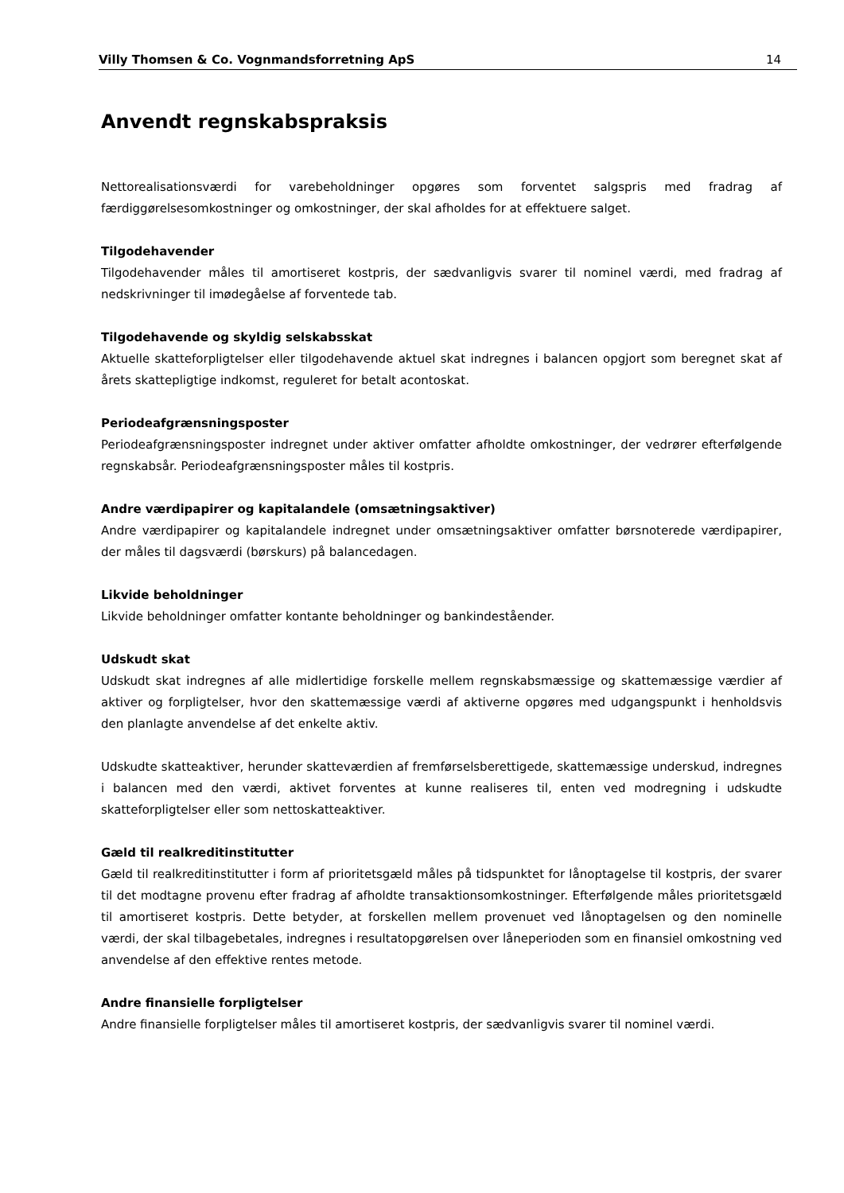Villy Thomsen & Co. Vognmandsforretning ApS 14
Anvendt regnskabspraksis
Nettorealisationsværdi for varebeholdninger opgøres som forventet salgspris med fradrag af færdiggørelsesomkostninger og omkostninger, der skal afholdes for at effektuere salget.
Tilgodehavender
Tilgodehavender måles til amortiseret kostpris, der sædvanligvis svarer til nominel værdi, med fradrag af nedskrivninger til imødegåelse af forventede tab.
Tilgodehavende og skyldig selskabsskat
Aktuelle skatteforpligtelser eller tilgodehavende aktuel skat indregnes i balancen opgjort som beregnet skat af årets skattepligtige indkomst, reguleret for betalt acontoskat.
Periodeafgrænsningsposter
Periodeafgrænsningsposter indregnet under aktiver omfatter afholdte omkostninger, der vedrører efterfølgende regnskabsår. Periodeafgrænsningsposter måles til kostpris.
Andre værdipapirer og kapitalandele (omsætningsaktiver)
Andre værdipapirer og kapitalandele indregnet under omsætningsaktiver omfatter børsnoterede værdipapirer, der måles til dagsværdi (børskurs) på balancedagen.
Likvide beholdninger
Likvide beholdninger omfatter kontante beholdninger og bankindeståender.
Udskudt skat
Udskudt skat indregnes af alle midlertidige forskelle mellem regnskabsmæssige og skattemæssige værdier af aktiver og forpligtelser, hvor den skattemæssige værdi af aktiverne opgøres med udgangspunkt i henholdsvis den planlagte anvendelse af det enkelte aktiv.
Udskudte skatteaktiver, herunder skatteværdien af fremførselsberettigede, skattemæssige underskud, indregnes i balancen med den værdi, aktivet forventes at kunne realiseres til, enten ved modregning i udskudte skatteforpligtelser eller som nettoskatteaktiver.
Gæld til realkreditinstitutter
Gæld til realkreditinstitutter i form af prioritetsgæld måles på tidspunktet for lånoptagelse til kostpris, der svarer til det modtagne provenu efter fradrag af afholdte transaktionsomkostninger. Efterfølgende måles prioritetsgæld til amortiseret kostpris. Dette betyder, at forskellen mellem provenuet ved lånoptagelsen og den nominelle værdi, der skal tilbagebetales, indregnes i resultatopgørelsen over låneperioden som en finansiel omkostning ved anvendelse af den effektive rentes metode.
Andre finansielle forpligtelser
Andre finansielle forpligtelser måles til amortiseret kostpris, der sædvanligvis svarer til nominel værdi.